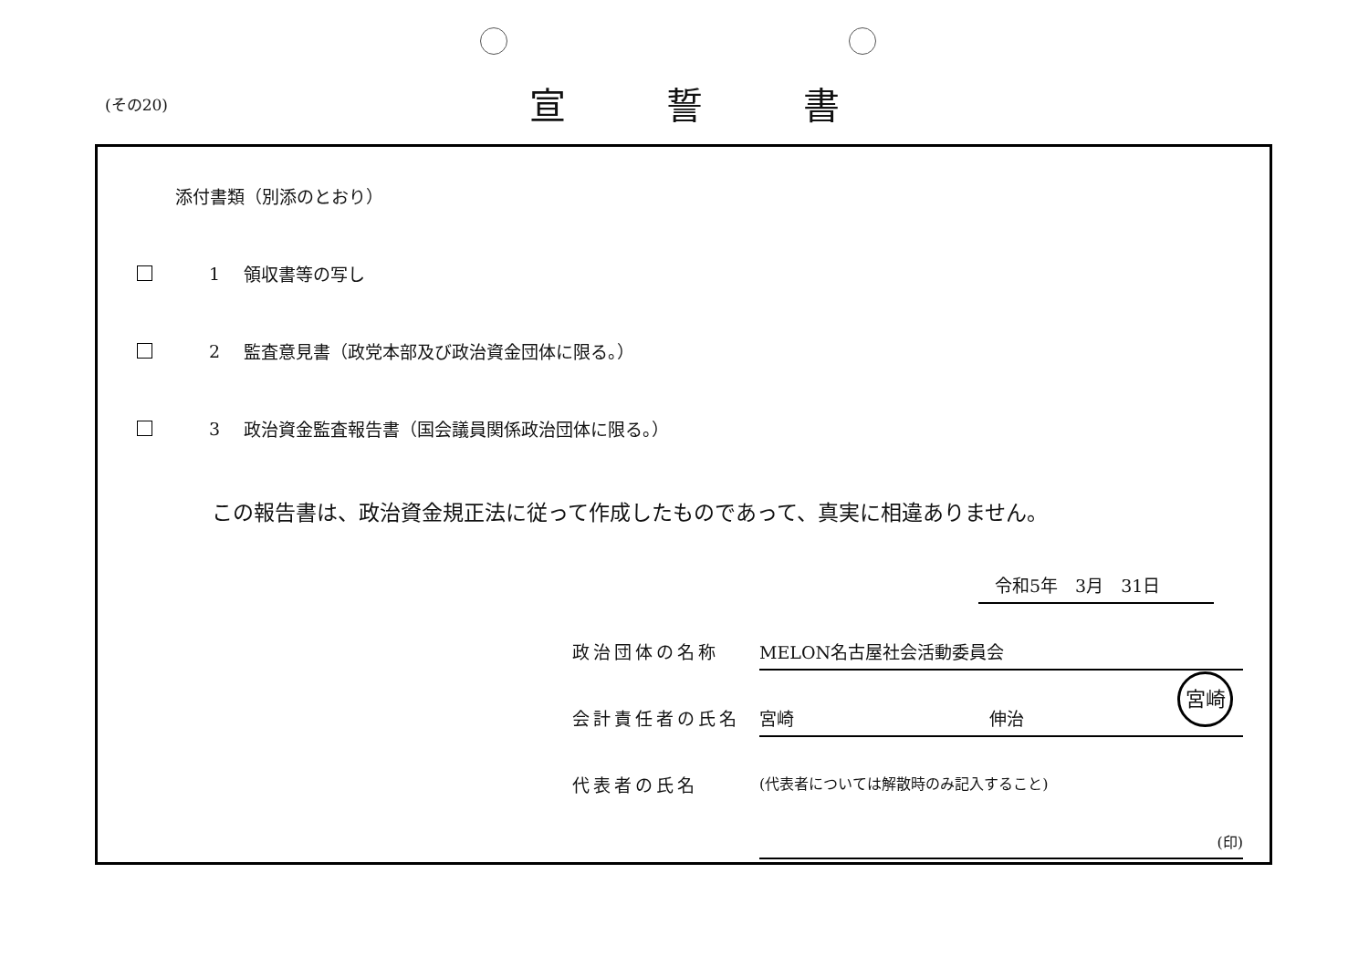(その20)
宣誓書
添付書類（別添のとおり）
1 領収書等の写し
2
監査意見書（政党本部及び政治資金団体に限る。）
3
政治資金監査報告書（国会議員関係政治団体に限る。）
この報告書は、政治資金規正法に従って作成したものであって、真実に相違ありません。
令和5年　3月　31日
政治団体の名称 MELON名古屋社会活動委員会
会計責任者の氏名 宮崎 伸治
宮崎
代表者の氏名
(代表者については解散時のみ記入すること)
(印)